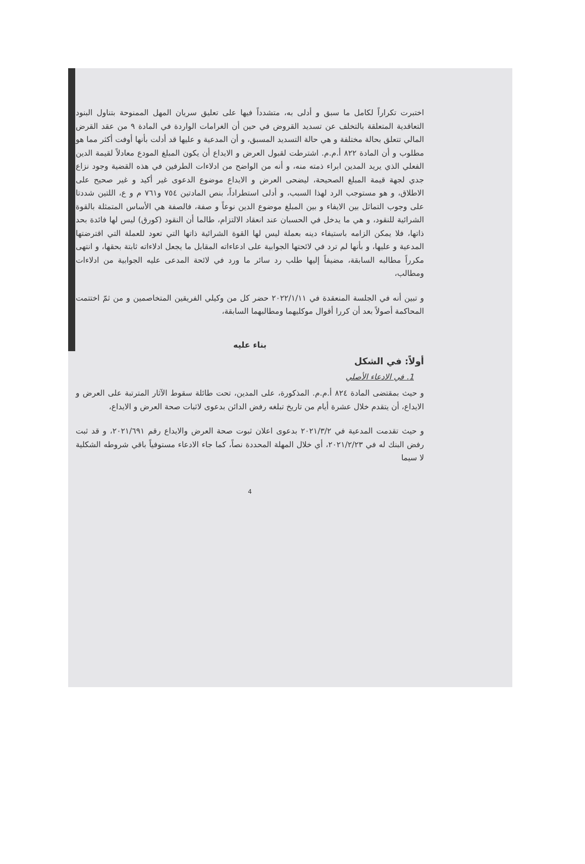اختبرت تكراراً لكامل ما سبق و أدلى به، متشدداً فيها على تعليق سريان المهل الممنوحة بتناول البنود التعاقدية المتعلقة بالتخلف عن تسديد القروض في حين أن الغرامات الواردة في المادة ٩ من عقد القرض المالي تتعلق بحالة مختلفة و هي حالة التسديد المسبق، و أن المدعية و عليها قد أدلت بأنها أوفت أكثر مما هو مطلوب و أن المادة ٨٢٢ أ.م.م. اشترطت لقبول العرض و الايداع أن يكون المبلغ المودع معادلاً لقيمة الدين الفعلي الذي يريد المدين ابراء ذمته منه، و أنه من الواضح من ادلاءات الطرفين في هذه القضية وجود نزاع جدي لجهة قيمة المبلغ الصحيحة، ليضحى العرض و الايداع موضوع الدعوى غير أكيد و غير صحيح على الاطلاق، و هو مستوجب الرد لهذا السبب، و أدلى استطراداً، بنص المادتين ٧٥٤ و٧٦١ م و ع، اللتين شددتا على وجوب التماثل بين الايفاء و بين المبلغ موضوع الدين نوعاً و صفة، فالصفة هي الأساس المتمثلة بالقوة الشرائية للنقود، و هي ما يدخل في الحسبان عند انعقاد الالتزام، طالما أن النقود (كورق) ليس لها فائدة بحد ذاتها، فلا يمكن الزامه باستيفاء دينه بعملة ليس لها القوة الشرائية ذاتها التي تعود للعملة التي اقترضتها المدعية و عليها، و بأنها لم ترد في لائحتها الجوابية على ادعاءاته المقابل ما يجعل ادلاءاته ثابتة بحقها، و انتهى مكرراً مطالبه السابقة، مضيفاً إليها طلب رد سائر ما ورد في لائحة المدعى عليه الجوابية من ادلاءات ومطالب،
و تبين أنه في الجلسة المنعقدة في ٢٠٢٢/١/١١ حضر كل من وكيلي الفريقين المتخاصمين و من ثمّ اختتمت المحاكمة أصولاً بعد أن كررا أقوال موكليهما ومطالبهما السابقة،
بناء عليه
أولاً: في الشكل
1. في الادعاء الأصلي
و حيث بمقتضى المادة ٨٢٤ أ.م.م. المذكورة، على المدين، تحت طائلة سقوط الآثار المترتبة على العرض و الايداع، أن يتقدم خلال عشرة أيام من تاريخ تبلغه رفض الدائن بدعوى لاثبات صحة العرض و الايداع،
و حيث تقدمت المدعية في ٢٠٢١/٣/٢ بدعوى اعلان ثبوت صحة العرض والايداع رقم ٢٠٢١/٦٩١، و قد ثبت رفض البنك له في ٢٠٢١/٢/٢٣، أي خلال المهلة المحددة نصاً، كما جاء الادعاء مستوفياً باقي شروطه الشكلية لا سيما
4